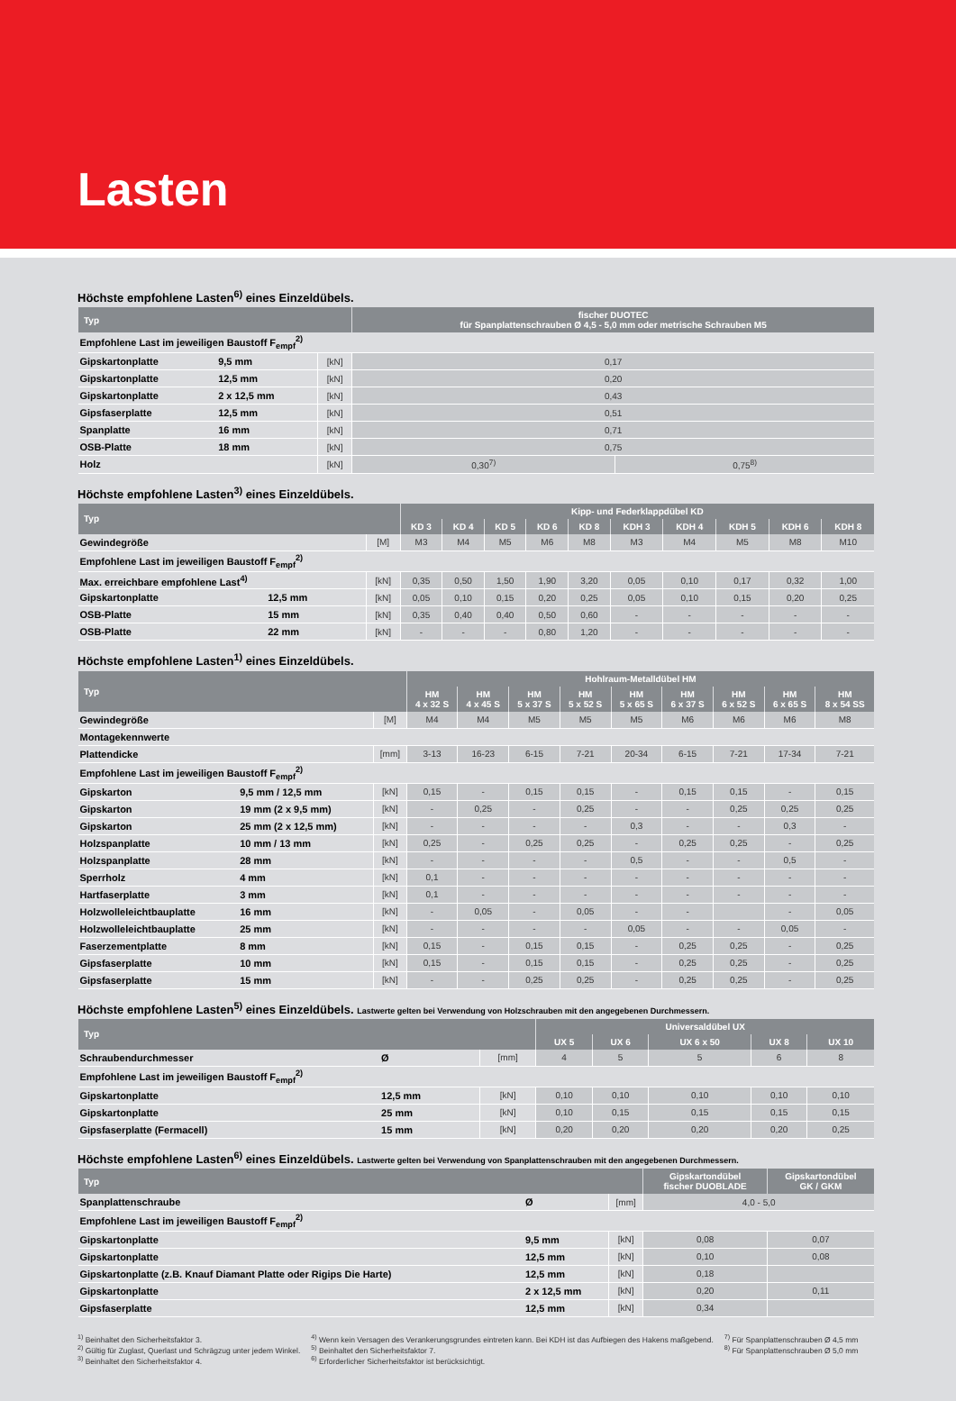Lasten
Höchste empfohlene Lasten<sup>6)</sup> eines Einzeldübels.
| Typ | | | fischer DUOTEC für Spanplattenschrauben Ø 4,5 - 5,0 mm oder metrische Schrauben M5 | |
| --- | --- | --- | --- | --- |
| Empfohlene Last im jeweiligen Baustoff F<sub>empf</sub><sup>2)</sup> | | | | |
| Gipskartonplatte | 9,5 mm | [kN] | 0,17 | |
| Gipskartonplatte | 12,5 mm | [kN] | 0,20 | |
| Gipskartonplatte | 2 x 12,5 mm | [kN] | 0,43 | |
| Gipsfaserplatte | 12,5 mm | [kN] | 0,51 | |
| Spanplatte | 16 mm | [kN] | 0,71 | |
| OSB-Platte | 18 mm | [kN] | 0,75 | |
| Holz | | [kN] | 0,30<sup>7)</sup> | 0,75<sup>8)</sup> |
Höchste empfohlene Lasten<sup>3)</sup> eines Einzeldübels.
| Typ | | | Kipp- und Federklappdübel KD | | | | | | | | | |
| --- | --- | --- | --- | --- | --- | --- | --- | --- | --- | --- | --- | --- |
| | | | KD 3 | KD 4 | KD 5 | KD 6 | KD 8 | KDH 3 | KDH 4 | KDH 5 | KDH 6 | KDH 8 |
| Gewindegröße | | [M] | M3 | M4 | M5 | M6 | M8 | M3 | M4 | M5 | M8 | M10 |
| Empfohlene Last im jeweiligen Baustoff F<sub>empf</sub><sup>2)</sup> | | | | | | | | | | | | |
| Max. erreichbare empfohlene Last<sup>4)</sup> | | [kN] | 0,35 | 0,50 | 1,50 | 1,90 | 3,20 | 0,05 | 0,10 | 0,17 | 0,32 | 1,00 |
| Gipskartonplatte | 12,5 mm | [kN] | 0,05 | 0,10 | 0,15 | 0,20 | 0,25 | 0,05 | 0,10 | 0,15 | 0,20 | 0,25 |
| OSB-Platte | 15 mm | [kN] | 0,35 | 0,40 | 0,40 | 0,50 | 0,60 | - | - | - | - | - |
| OSB-Platte | 22 mm | [kN] | - | - | - | 0,80 | 1,20 | - | - | - | - | - |
Höchste empfohlene Lasten<sup>1)</sup> eines Einzeldübels.
| Typ | | | Hohlraum-Metalldübel HM | | | | | | | | |
| --- | --- | --- | --- | --- | --- | --- | --- | --- | --- | --- | --- |
| | | | HM 4 x 32 S | HM 4 x 45 S | HM 5 x 37 S | HM 5 x 52 S | HM 5 x 65 S | HM 6 x 37 S | HM 6 x 52 S | HM 6 x 65 S | HM 8 x 54 SS |
| Gewindegröße | | [M] | M4 | M4 | M5 | M5 | M5 | M6 | M6 | M6 | M8 |
| Montagekennwerte | | | | | | | | | | | |
| Plattendicke | | [mm] | 3-13 | 16-23 | 6-15 | 7-21 | 20-34 | 6-15 | 7-21 | 17-34 | 7-21 |
| Empfohlene Last im jeweiligen Baustoff F<sub>empf</sub><sup>2)</sup> | | | | | | | | | | | |
| Gipskarton | 9,5 mm / 12,5 mm | [kN] | 0,15 | - | 0,15 | 0,15 | - | 0,15 | 0,15 | - | 0,15 |
| Gipskarton | 19 mm (2 x 9,5 mm) | [kN] | - | 0,25 | - | 0,25 | - | - | 0,25 | 0,25 | 0,25 |
| Gipskarton | 25 mm (2 x 12,5 mm) | [kN] | - | - | - | - | 0,3 | - | - | 0,3 | - |
| Holzspanplatte | 10 mm / 13 mm | [kN] | 0,25 | - | 0,25 | 0,25 | - | 0,25 | 0,25 | - | 0,25 |
| Holzspanplatte | 28 mm | [kN] | - | - | - | - | 0,5 | - | - | 0,5 | - |
| Sperrholz | 4 mm | [kN] | 0,1 | - | - | - | - | - | - | - | - |
| Hartfaserplatte | 3 mm | [kN] | 0,1 | - | - | - | - | - | - | - | - |
| Holzwolleleichtbauplatte | 16 mm | [kN] | - | 0,05 | - | 0,05 | - | - | | - | 0,05 |
| Holzwolleleichtbauplatte | 25 mm | [kN] | - | - | - | - | 0,05 | - | - | 0,05 | - |
| Faserzementplatte | 8 mm | [kN] | 0,15 | - | 0,15 | 0,15 | - | 0,25 | 0,25 | - | 0,25 |
| Gipsfaserplatte | 10 mm | [kN] | 0,15 | - | 0,15 | 0,15 | - | 0,25 | 0,25 | - | 0,25 |
| Gipsfaserplatte | 15 mm | [kN] | - | - | 0,25 | 0,25 | - | 0,25 | 0,25 | - | 0,25 |
Höchste empfohlene Lasten<sup>5)</sup> eines Einzeldübels. Lastwerte gelten bei Verwendung von Holzschrauben mit den angegebenen Durchmessern.
| Typ | | | Universaldübel UX | | | | |
| --- | --- | --- | --- | --- | --- | --- | --- |
| | | | UX 5 | UX 6 | UX 6 x 50 | UX 8 | UX 10 |
| Schraubendurchmesser | Ø | [mm] | 4 | 5 | 5 | 6 | 8 |
| Empfohlene Last im jeweiligen Baustoff F<sub>empf</sub><sup>2)</sup> | | | | | | | |
| Gipskartonplatte | 12,5 mm | [kN] | 0,10 | 0,10 | 0,10 | 0,10 | 0,10 |
| Gipskartonplatte | 25 mm | [kN] | 0,10 | 0,15 | 0,15 | 0,15 | 0,15 |
| Gipsfaserplatte (Fermacell) | 15 mm | [kN] | 0,20 | 0,20 | 0,20 | 0,20 | 0,25 |
Höchste empfohlene Lasten<sup>6)</sup> eines Einzeldübels. Lastwerte gelten bei Verwendung von Spanplattenschrauben mit den angegebenen Durchmessern.
| Typ | | | Gipskartondübel fischer DUOBLADE | Gipskartondübel GK / GKM |
| --- | --- | --- | --- | --- |
| Spanplattenschraube | Ø | [mm] | 4,0 - 5,0 | |
| Empfohlene Last im jeweiligen Baustoff F<sub>empf</sub><sup>2)</sup> | | | | |
| Gipskartonplatte | 9,5 mm | [kN] | 0,08 | 0,07 |
| Gipskartonplatte | 12,5 mm | [kN] | 0,10 | 0,08 |
| Gipskartonplatte (z.B. Knauf Diamant Platte oder Rigips Die Harte) | 12,5 mm | [kN] | 0,18 | |
| Gipskartonplatte | 2 x 12,5 mm | [kN] | 0,20 | 0,11 |
| Gipsfaserplatte | 12,5 mm | [kN] | 0,34 | |
<sup>1)</sup> Beinhaltet den Sicherheitsfaktor 3.
<sup>2)</sup> Gültig für Zuglast, Querlast und Schrägzug unter jedem Winkel.
<sup>3)</sup> Beinhaltet den Sicherheitsfaktor 4.
<sup>4)</sup> Wenn kein Versagen des Verankerungsgrundes eintreten kann. Bei KDH ist das Aufbiegen des Hakens maßgebend.
<sup>5)</sup> Beinhaltet den Sicherheitsfaktor 7.
<sup>6)</sup> Erforderlicher Sicherheitsfaktor ist berücksichtigt.
<sup>7)</sup> Für Spanplattenschrauben Ø 4,5 mm
<sup>8)</sup> Für Spanplattenschrauben Ø 5,0 mm